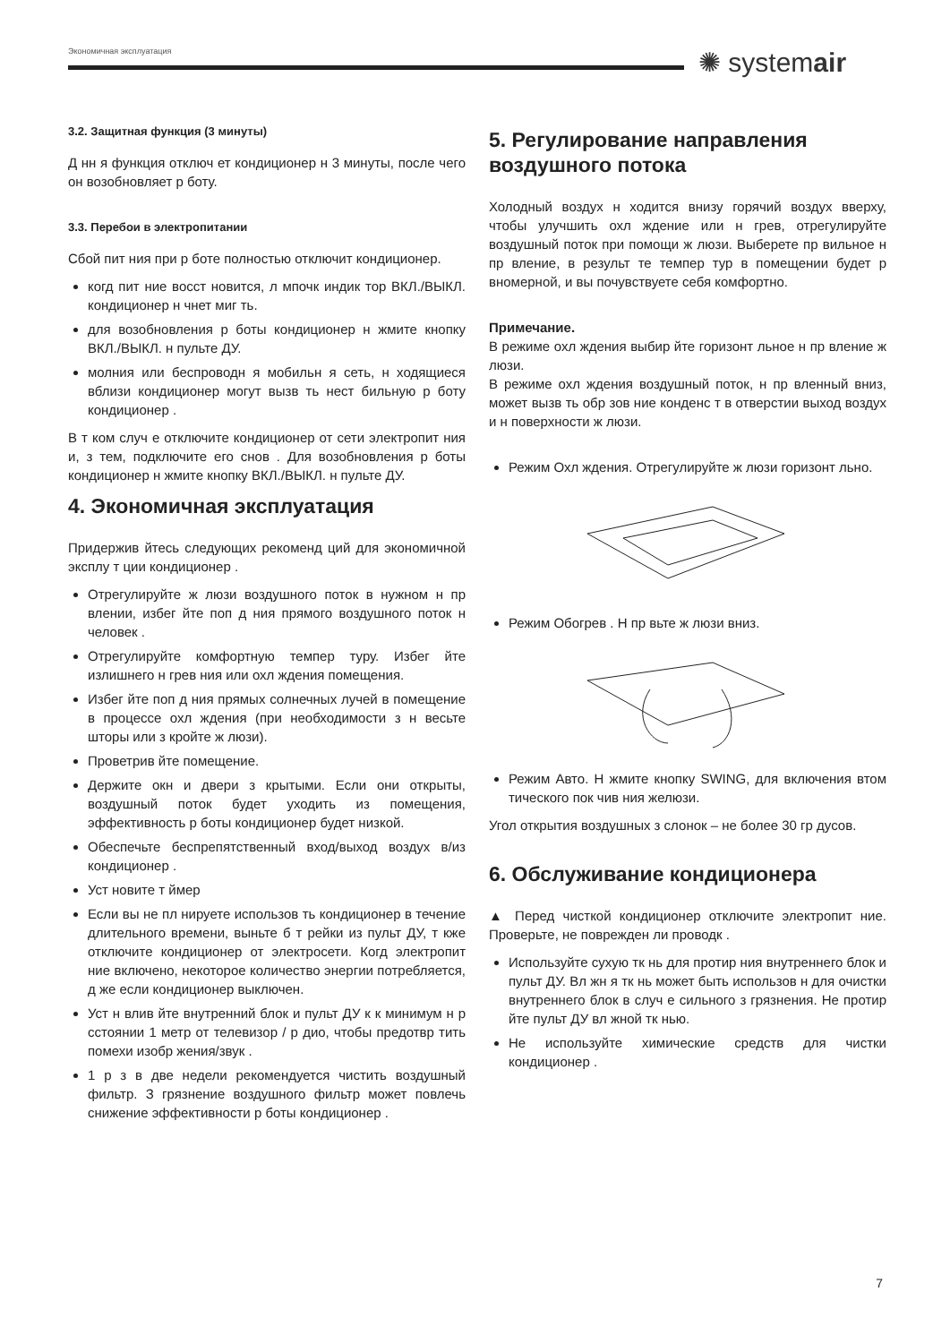Экономичная эксплуатация ✺ systemair
3.2. Защитная функция (3 минуты)
Д нн я функция отключ ет кондиционер н 3 минуты, после чего он возобновляет р боту.
3.3. Перебои в электропитании
Сбой пит ния при р боте полностью отключит кондиционер.
когд пит ние восст новится, л мпочк индик тор ВКЛ./ВЫКЛ. кондиционер н чнет миг ть.
для возобновления р боты кондиционер н жмите кнопку ВКЛ./ВЫКЛ. н пульте ДУ.
молния или беспроводн я мобильн я сеть, н ходящиеся вблизи кондиционер могут вызв ть нест бильную р боту кондиционер .
В т ком случ е отключите кондиционер от сети электропит ния и, з тем, подключите его снов . Для возобновления р боты кондиционер н жмите кнопку ВКЛ./ВЫКЛ. н пульте ДУ.
4. Экономичная эксплуатация
Придержив йтесь следующих рекоменд ций для экономичной эксплу т ции кондиционер .
Отрегулируйте ж люзи воздушного поток в нужном н пр влении, избег йте поп д ния прямого воздушного поток н человек .
Отрегулируйте комфортную темпер туру. Избег йте излишнего н грев ния или охл ждения помещения.
Избег йте поп д ния прямых солнечных лучей в помещение в процессе охл ждения (при необходимости з н весьте шторы или з кройте ж люзи).
Проветрив йте помещение.
Держите окн и двери з крытыми. Если они открыты, воздушный поток будет уходить из помещения, эффективность р боты кондиционер будет низкой.
Обеспечьте беспрепятственный вход/выход воздух в/из кондиционер .
Уст новите т ймер
Если вы не пл нируете использов ть кондиционер в течение длительного времени, выньте б т рейки из пульт ДУ, т кже отключите кондиционер от электросети. Когд электропит ние включено, некоторое количество энергии потребляется, д же если кондиционер выключен.
Уст н влив йте внутренний блок и пульт ДУ к к минимум н р сстоянии 1 метр от телевизор / р дио, чтобы предотвр тить помехи изобр жения/звук .
1 р з в две недели рекомендуется чистить воздушный фильтр. З грязнение воздушного фильтр может повлечь снижение эффективности р боты кондиционер .
5. Регулирование направления воздушного потока
Холодный воздух н ходится внизу горячий воздух вверху, чтобы улучшить охл ждение или н грев, отрегулируйте воздушный поток при помощи ж люзи. Выберете пр вильное н пр вление, в результ те темпер тур в помещении будет р вномерной, и вы почувствуете себя комфортно.
Примечание.
В режиме охл ждения выбир йте горизонт льное н пр вление ж люзи.
В режиме охл ждения воздушный поток, н пр вленный вниз, может вызв ть обр зов ние конденс т в отверстии выход воздух и н поверхности ж люзи.
Режим Охл ждения. Отрегулируйте ж люзи горизонт льно.
Режим Обогрев . Н пр вьте ж люзи вниз.
Режим Авто. Н жмите кнопку SWING, для включения втом тического пок чив ния желюзи.
Угол открытия воздушных з слонок – не более 30 гр дусов.
6. Обслуживание кондиционера
▲ Перед чисткой кондиционер отключите электропит ние. Проверьте, не поврежден ли проводк .
Используйте сухую тк нь для протир ния внутреннего блок и пульт ДУ. Вл жн я тк нь может быть использов н для очистки внутреннего блок в случ е сильного з грязнения. Не протир йте пульт ДУ вл жной тк нью.
Не используйте химические средств для чистки кондиционер .
7